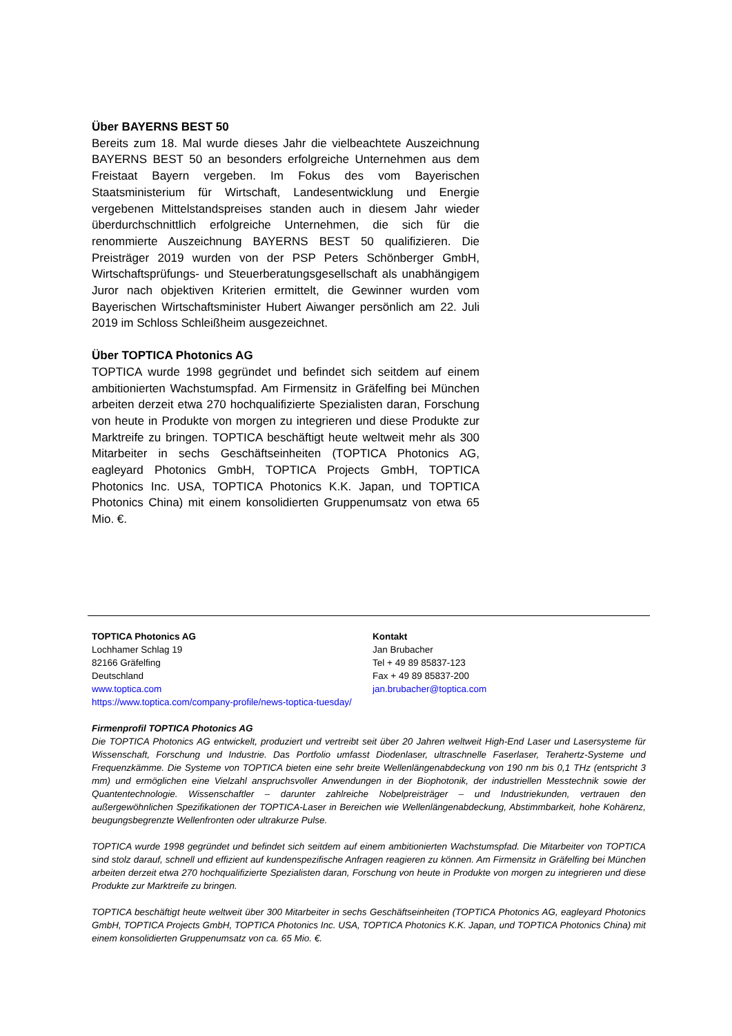Über BAYERNS BEST 50
Bereits zum 18. Mal wurde dieses Jahr die vielbeachtete Auszeichnung BAYERNS BEST 50 an besonders erfolgreiche Unternehmen aus dem Freistaat Bayern vergeben. Im Fokus des vom Bayerischen Staatsministerium für Wirtschaft, Landesentwicklung und Energie vergebenen Mittelstandspreises standen auch in diesem Jahr wieder überdurchschnittlich erfolgreiche Unternehmen, die sich für die renommierte Auszeichnung BAYERNS BEST 50 qualifizieren. Die Preisträger 2019 wurden von der PSP Peters Schönberger GmbH, Wirtschaftsprüfungs- und Steuerberatungsgesellschaft als unabhängigem Juror nach objektiven Kriterien ermittelt, die Gewinner wurden vom Bayerischen Wirtschaftsminister Hubert Aiwanger persönlich am 22. Juli 2019 im Schloss Schleißheim ausgezeichnet.
Über TOPTICA Photonics AG
TOPTICA wurde 1998 gegründet und befindet sich seitdem auf einem ambitionierten Wachstumspfad. Am Firmensitz in Gräfelfing bei München arbeiten derzeit etwa 270 hochqualifizierte Spezialisten daran, Forschung von heute in Produkte von morgen zu integrieren und diese Produkte zur Marktreife zu bringen. TOPTICA beschäftigt heute weltweit mehr als 300 Mitarbeiter in sechs Geschäftseinheiten (TOPTICA Photonics AG, eagleyard Photonics GmbH, TOPTICA Projects GmbH, TOPTICA Photonics Inc. USA, TOPTICA Photonics K.K. Japan, und TOPTICA Photonics China) mit einem konsolidierten Gruppenumsatz von etwa 65 Mio. €.
TOPTICA Photonics AG
Lochhamer Schlag 19
82166 Gräfelfing
Deutschland
www.toptica.com
https://www.toptica.com/company-profile/news-toptica-tuesday/
Kontakt
Jan Brubacher
Tel + 49 89 85837-123
Fax + 49 89 85837-200
jan.brubacher@toptica.com
Firmenprofil TOPTICA Photonics AG
Die TOPTICA Photonics AG entwickelt, produziert und vertreibt seit über 20 Jahren weltweit High-End Laser und Lasersysteme für Wissenschaft, Forschung und Industrie. Das Portfolio umfasst Diodenlaser, ultraschnelle Faserlaser, Terahertz-Systeme und Frequenzkämme. Die Systeme von TOPTICA bieten eine sehr breite Wellenlängenabdeckung von 190 nm bis 0,1 THz (entspricht 3 mm) und ermöglichen eine Vielzahl anspruchsvoller Anwendungen in der Biophotonik, der industriellen Messtechnik sowie der Quantentechnologie. Wissenschaftler – darunter zahlreiche Nobelpreisträger – und Industriekunden, vertrauen den außergewöhnlichen Spezifikationen der TOPTICA-Laser in Bereichen wie Wellenlängenabdeckung, Abstimmbarkeit, hohe Kohärenz, beugungsbegrenzte Wellenfronten oder ultrakurze Pulse.
TOPTICA wurde 1998 gegründet und befindet sich seitdem auf einem ambitionierten Wachstumspfad. Die Mitarbeiter von TOPTICA sind stolz darauf, schnell und effizient auf kundenspezifische Anfragen reagieren zu können. Am Firmensitz in Gräfelfing bei München arbeiten derzeit etwa 270 hochqualifizierte Spezialisten daran, Forschung von heute in Produkte von morgen zu integrieren und diese Produkte zur Marktreife zu bringen.
TOPTICA beschäftigt heute weltweit über 300 Mitarbeiter in sechs Geschäftseinheiten (TOPTICA Photonics AG, eagleyard Photonics GmbH, TOPTICA Projects GmbH, TOPTICA Photonics Inc. USA, TOPTICA Photonics K.K. Japan, und TOPTICA Photonics China) mit einem konsolidierten Gruppenumsatz von ca. 65 Mio. €.